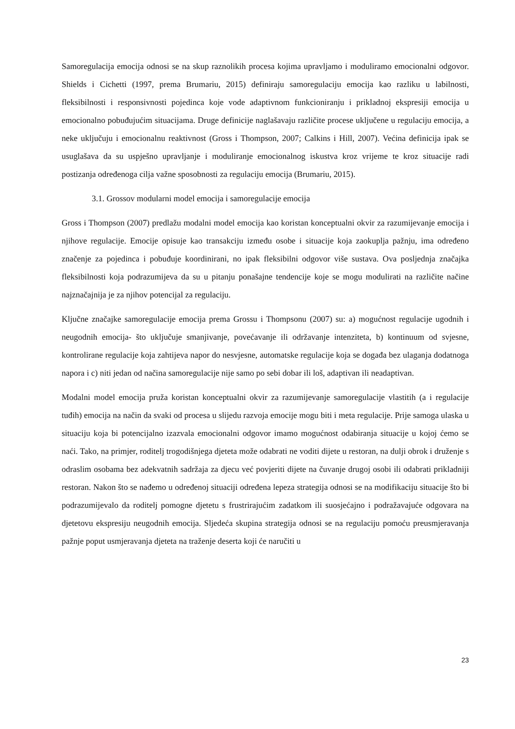Samoregulacija emocija odnosi se na skup raznolikih procesa kojima upravljamo i moduliramo emocionalni odgovor. Shields i Cichetti (1997, prema Brumariu, 2015) definiraju samoregulaciju emocija kao razliku u labilnosti, fleksibilnosti i responsivnosti pojedinca koje vode adaptivnom funkcioniranju i prikladnoj ekspresiji emocija u emocionalno pobuđujućim situacijama. Druge definicije naglašavaju različite procese uključene u regulaciju emocija, a neke uključuju i emocionalnu reaktivnost (Gross i Thompson, 2007; Calkins i Hill, 2007). Većina definicija ipak se usuglašava da su uspješno upravljanje i moduliranje emocionalnog iskustva kroz vrijeme te kroz situacije radi postizanja određenoga cilja važne sposobnosti za regulaciju emocija (Brumariu, 2015).
3.1. Grossov modularni model emocija i samoregulacije emocija
Gross i Thompson (2007) predlažu modalni model emocija kao koristan konceptualni okvir za razumijevanje emocija i njihove regulacije. Emocije opisuje kao transakciju između osobe i situacije koja zaokuplja pažnju, ima određeno značenje za pojedinca i pobuđuje koordinirani, no ipak fleksibilni odgovor više sustava. Ova posljednja značajka fleksibilnosti koja podrazumijeva da su u pitanju ponašajne tendencije koje se mogu modulirati na različite načine najznačajnija je za njihov potencijal za regulaciju.
Ključne značajke samoregulacije emocija prema Grossu i Thompsonu (2007) su: a) mogućnost regulacije ugodnih i neugodnih emocija- što uključuje smanjivanje, povećavanje ili održavanje intenziteta, b) kontinuum od svjesne, kontrolirane regulacije koja zahtijeva napor do nesvjesne, automatske regulacije koja se događa bez ulaganja dodatnoga napora i c) niti jedan od načina samoregulacije nije samo po sebi dobar ili loš, adaptivan ili neadaptivan.
Modalni model emocija pruža koristan konceptualni okvir za razumijevanje samoregulacije vlastitih (a i regulacije tuđih) emocija na način da svaki od procesa u slijedu razvoja emocije mogu biti i meta regulacije. Prije samoga ulaska u situaciju koja bi potencijalno izazvala emocionalni odgovor imamo mogućnost odabiranja situacije u kojoj ćemo se naći. Tako, na primjer, roditelj trogodišnjega djeteta može odabrati ne voditi dijete u restoran, na dulji obrok i druženje s odraslim osobama bez adekvatnih sadržaja za djecu već povjeriti dijete na čuvanje drugoj osobi ili odabrati prikladniji restoran. Nakon što se nađemo u određenoj situaciji određena lepeza strategija odnosi se na modifikaciju situacije što bi podrazumijevalo da roditelj pomogne djetetu s frustrirajućim zadatkom ili suosjećajno i podražavajuće odgovara na djetetovu ekspresiju neugodnih emocija. Sljedeća skupina strategija odnosi se na regulaciju pomoću preusmjeravanja pažnje poput usmjeravanja djeteta na traženje deserta koji će naručiti u
23